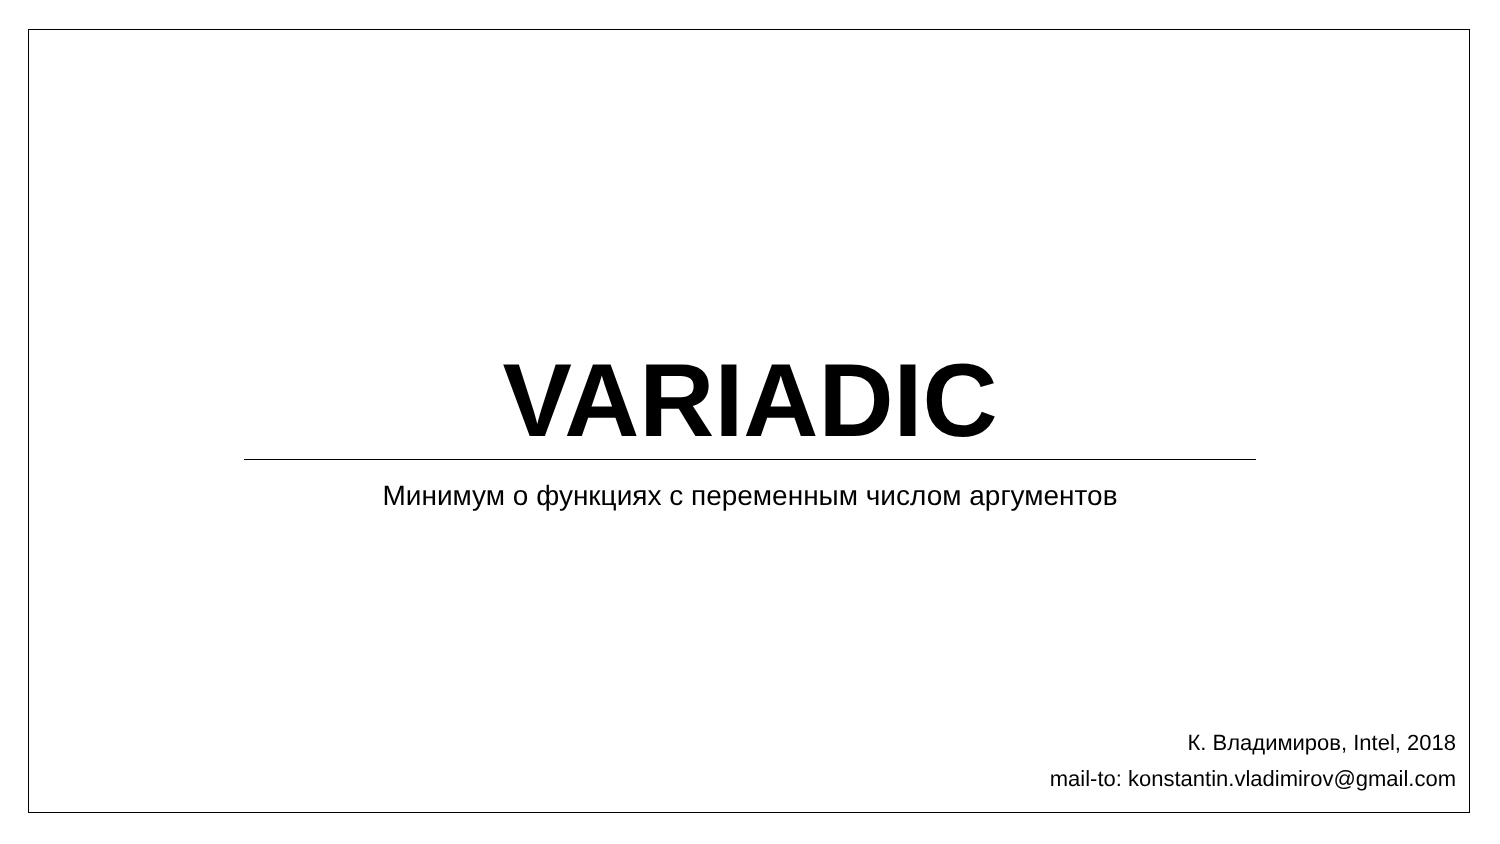VARIADIC
Минимум о функциях с переменным числом аргументов
К. Владимиров, Intel, 2018
mail-to: konstantin.vladimirov@gmail.com